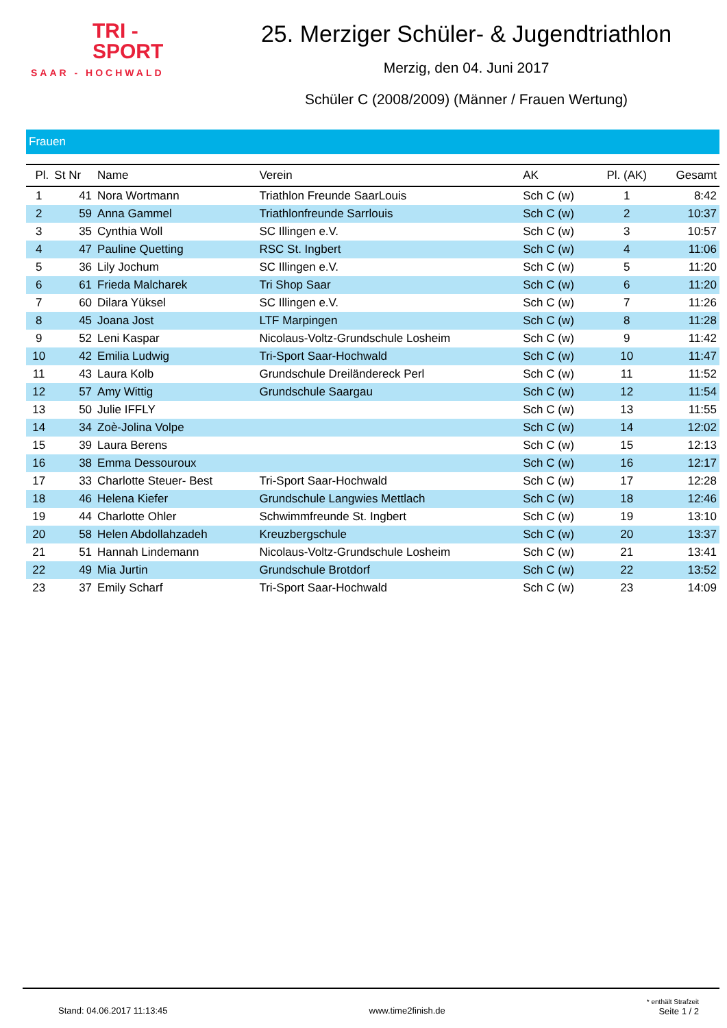TRI -
SPORT
SAAR - HOCHWALD
25. Merziger Schüler- & Jugendtriathlon
Merzig, den 04. Juni 2017
Schüler C (2008/2009) (Männer / Frauen Wertung)
Frauen
| Pl. | St Nr | Name | Verein | AK | Pl. (AK) | Gesamt |
| --- | --- | --- | --- | --- | --- | --- |
| 1 | 41 | Nora Wortmann | Triathlon Freunde SaarLouis | Sch C (w) | 1 | 8:42 |
| 2 | 59 | Anna Gammel | Triathlonfreunde Sarrlouis | Sch C (w) | 2 | 10:37 |
| 3 | 35 | Cynthia Woll | SC Illingen e.V. | Sch C (w) | 3 | 10:57 |
| 4 | 47 | Pauline Quetting | RSC St. Ingbert | Sch C (w) | 4 | 11:06 |
| 5 | 36 | Lily Jochum | SC Illingen e.V. | Sch C (w) | 5 | 11:20 |
| 6 | 61 | Frieda Malcharek | Tri Shop Saar | Sch C (w) | 6 | 11:20 |
| 7 | 60 | Dilara Yüksel | SC Illingen e.V. | Sch C (w) | 7 | 11:26 |
| 8 | 45 | Joana Jost | LTF Marpingen | Sch C (w) | 8 | 11:28 |
| 9 | 52 | Leni Kaspar | Nicolaus-Voltz-Grundschule Losheim | Sch C (w) | 9 | 11:42 |
| 10 | 42 | Emilia Ludwig | Tri-Sport Saar-Hochwald | Sch C (w) | 10 | 11:47 |
| 11 | 43 | Laura Kolb | Grundschule Dreiländereck Perl | Sch C (w) | 11 | 11:52 |
| 12 | 57 | Amy Wittig | Grundschule Saargau | Sch C (w) | 12 | 11:54 |
| 13 | 50 | Julie IFFLY | | Sch C (w) | 13 | 11:55 |
| 14 | 34 | Zoè-Jolina Volpe | | Sch C (w) | 14 | 12:02 |
| 15 | 39 | Laura Berens | | Sch C (w) | 15 | 12:13 |
| 16 | 38 | Emma Dessouroux | | Sch C (w) | 16 | 12:17 |
| 17 | 33 | Charlotte Steuer- Best | Tri-Sport Saar-Hochwald | Sch C (w) | 17 | 12:28 |
| 18 | 46 | Helena Kiefer | Grundschule Langwies Mettlach | Sch C (w) | 18 | 12:46 |
| 19 | 44 | Charlotte Ohler | Schwimmfreunde St. Ingbert | Sch C (w) | 19 | 13:10 |
| 20 | 58 | Helen Abdollahzadeh | Kreuzbergschule | Sch C (w) | 20 | 13:37 |
| 21 | 51 | Hannah Lindemann | Nicolaus-Voltz-Grundschule Losheim | Sch C (w) | 21 | 13:41 |
| 22 | 49 | Mia Jurtin | Grundschule Brotdorf | Sch C (w) | 22 | 13:52 |
| 23 | 37 | Emily Scharf | Tri-Sport Saar-Hochwald | Sch C (w) | 23 | 14:09 |
Stand: 04.06.2017 11:13:45 www.time2finish.de * enthält Strafzeit
Seite 1 / 2